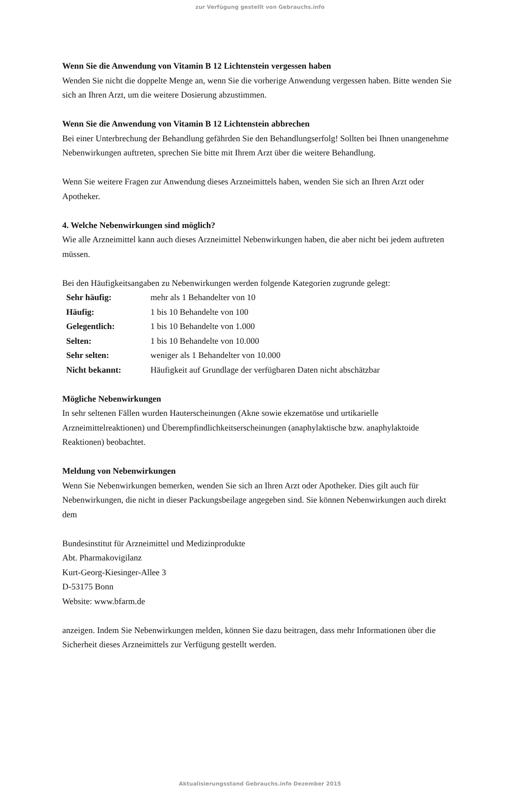zur Verfügung gestellt von Gebrauchs.info
Wenn Sie die Anwendung von Vitamin B 12 Lichtenstein vergessen haben
Wenden Sie nicht die doppelte Menge an, wenn Sie die vorherige Anwendung vergessen haben. Bitte wenden Sie sich an Ihren Arzt, um die weitere Dosierung abzustimmen.
Wenn Sie die Anwendung von Vitamin B 12 Lichtenstein abbrechen
Bei einer Unterbrechung der Behandlung gefährden Sie den Behandlungserfolg! Sollten bei Ihnen unangenehme Nebenwirkungen auftreten, sprechen Sie bitte mit Ihrem Arzt über die weitere Behandlung.
Wenn Sie weitere Fragen zur Anwendung dieses Arzneimittels haben, wenden Sie sich an Ihren Arzt oder Apotheker.
4. Welche Nebenwirkungen sind möglich?
Wie alle Arzneimittel kann auch dieses Arzneimittel Nebenwirkungen haben, die aber nicht bei jedem auftreten müssen.
Bei den Häufigkeitsangaben zu Nebenwirkungen werden folgende Kategorien zugrunde gelegt:
| Sehr häufig: | mehr als 1 Behandelter von 10 |
| Häufig: | 1 bis 10 Behandelte von 100 |
| Gelegentlich: | 1 bis 10 Behandelte von 1.000 |
| Selten: | 1 bis 10 Behandelte von 10.000 |
| Sehr selten: | weniger als 1 Behandelter von 10.000 |
| Nicht bekannt: | Häufigkeit auf Grundlage der verfügbaren Daten nicht abschätzbar |
Mögliche Nebenwirkungen
In sehr seltenen Fällen wurden Hauterscheinungen (Akne sowie ekzematöse und urtikarielle Arzneimittelreaktionen) und Überempfindlichkeitserscheinungen (anaphylaktische bzw. anaphylaktoide Reaktionen) beobachtet.
Meldung von Nebenwirkungen
Wenn Sie Nebenwirkungen bemerken, wenden Sie sich an Ihren Arzt oder Apotheker. Dies gilt auch für Nebenwirkungen, die nicht in dieser Packungsbeilage angegeben sind. Sie können Nebenwirkungen auch direkt dem
Bundesinstitut für Arzneimittel und Medizinprodukte
Abt. Pharmakovigilanz
Kurt-Georg-Kiesinger-Allee 3
D-53175 Bonn
Website: www.bfarm.de
anzeigen. Indem Sie Nebenwirkungen melden, können Sie dazu beitragen, dass mehr Informationen über die Sicherheit dieses Arzneimittels zur Verfügung gestellt werden.
Aktualisierungsstand Gebrauchs.info Dezember 2015